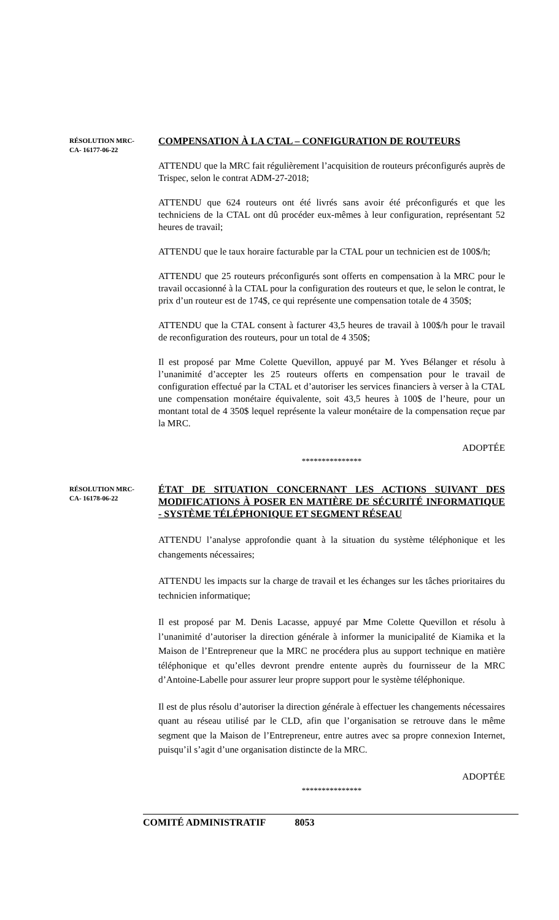RÉSOLUTION MRC-
CA- 16177-06-22
COMPENSATION À LA CTAL – CONFIGURATION DE ROUTEURS
ATTENDU que la MRC fait régulièrement l’acquisition de routeurs préconfigurés auprès de Trispec, selon le contrat ADM-27-2018;
ATTENDU que 624 routeurs ont été livrés sans avoir été préconfigurés et que les techniciens de la CTAL ont dû procéder eux-mêmes à leur configuration, représentant 52 heures de travail;
ATTENDU que le taux horaire facturable par la CTAL pour un technicien est de 100$/h;
ATTENDU que 25 routeurs préconfigurés sont offerts en compensation à la MRC pour le travail occasionné à la CTAL pour la configuration des routeurs et que, le selon le contrat, le prix d’un routeur est de 174$, ce qui représente une compensation totale de 4 350$;
ATTENDU que la CTAL consent à facturer 43,5 heures de travail à 100$/h pour le travail de reconfiguration des routeurs, pour un total de 4 350$;
Il est proposé par Mme Colette Quevillon, appuyé par M. Yves Bélanger et résolu à l’unanimité d’accepter les 25 routeurs offerts en compensation pour le travail de configuration effectué par la CTAL et d’autoriser les services financiers à verser à la CTAL une compensation monétaire équivalente, soit 43,5 heures à 100$ de l’heure, pour un montant total de 4 350$ lequel représente la valeur monétaire de la compensation reçue par la MRC.
ADOPTÉE
***************
RÉSOLUTION MRC-
CA- 16178-06-22
ÉTAT DE SITUATION CONCERNANT LES ACTIONS SUIVANT DES MODIFICATIONS À POSER EN MATIÈRE DE SÉCURITÉ INFORMATIQUE - SYSTÈME TÉLÉPHONIQUE ET SEGMENT RÉSEAU
ATTENDU l’analyse approfondie quant à la situation du système téléphonique et les changements nécessaires;
ATTENDU les impacts sur la charge de travail et les échanges sur les tâches prioritaires du technicien informatique;
Il est proposé par M. Denis Lacasse, appuyé par Mme Colette Quevillon et résolu à l’unanimité d’autoriser la direction générale à informer la municipalité de Kiamika et la Maison de l’Entrepreneur que la MRC ne procédera plus au support technique en matière téléphonique et qu’elles devront prendre entente auprès du fournisseur de la MRC d’Antoine-Labelle pour assurer leur propre support pour le système téléphonique.
Il est de plus résolu d’autoriser la direction générale à effectuer les changements nécessaires quant au réseau utilisé par le CLD, afin que l’organisation se retrouve dans le même segment que la Maison de l’Entrepreneur, entre autres avec sa propre connexion Internet, puisqu’il s’agit d’une organisation distincte de la MRC.
ADOPTÉE
***************
COMITÉ ADMINISTRATIF 8053